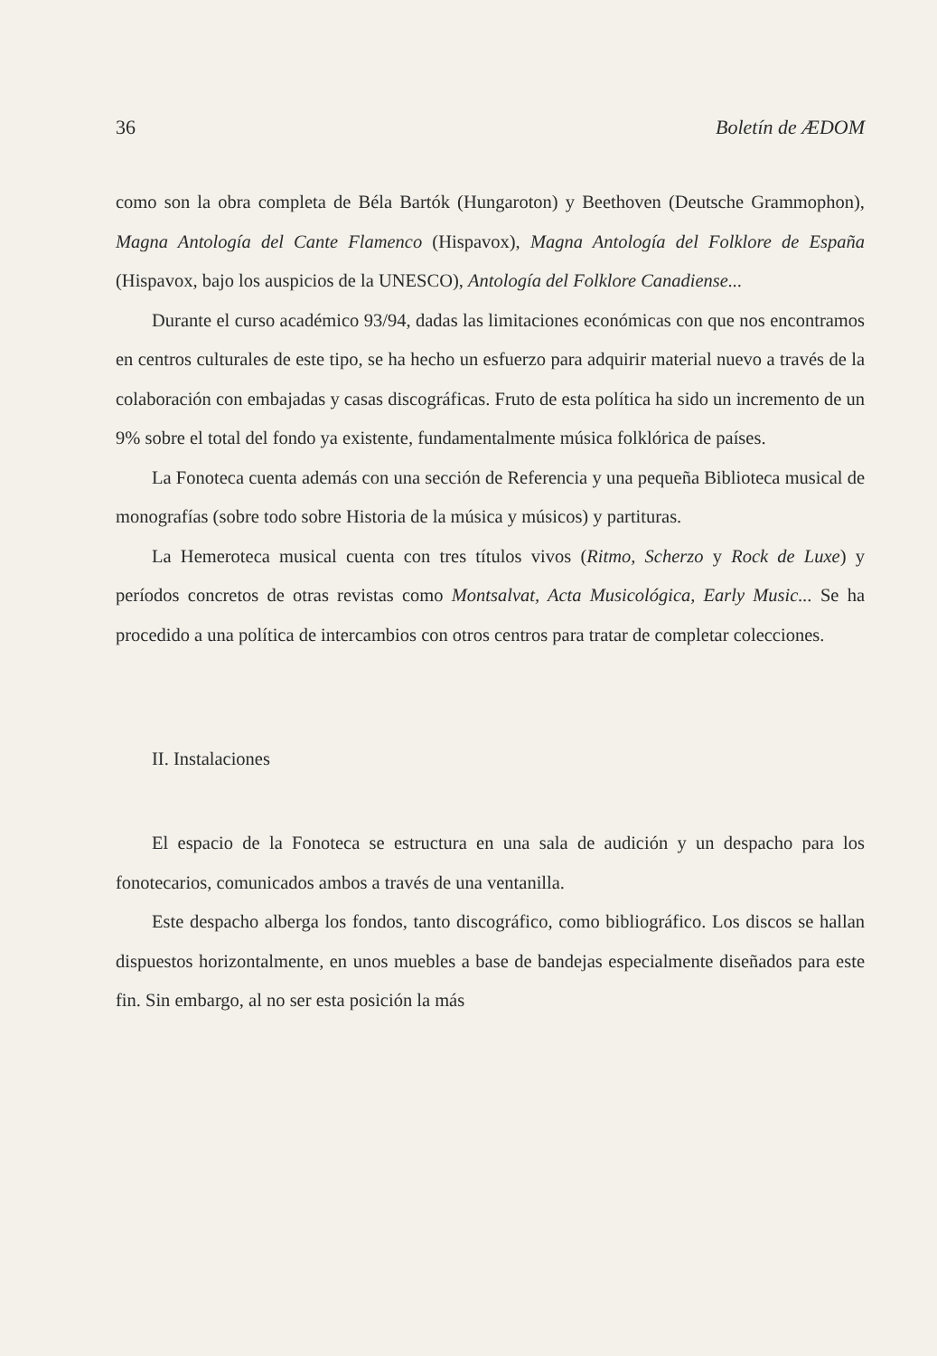36 Boletín de ÆDOM
como son la obra completa de Béla Bartók (Hungaroton) y Beethoven (Deutsche Grammophon), Magna Antología del Cante Flamenco (Hispavox), Magna Antología del Folklore de España (Hispavox, bajo los auspicios de la UNESCO), Antología del Folklore Canadiense...
Durante el curso académico 93/94, dadas las limitaciones económicas con que nos encontramos en centros culturales de este tipo, se ha hecho un esfuerzo para adquirir material nuevo a través de la colaboración con embajadas y casas discográficas. Fruto de esta política ha sido un incremento de un 9% sobre el total del fondo ya existente, fundamentalmente música folklórica de países.
La Fonoteca cuenta además con una sección de Referencia y una pequeña Biblioteca musical de monografías (sobre todo sobre Historia de la música y músicos) y partituras.
La Hemeroteca musical cuenta con tres títulos vivos (Ritmo, Scherzo y Rock de Luxe) y períodos concretos de otras revistas como Montsalvat, Acta Musicológica, Early Music... Se ha procedido a una política de intercambios con otros centros para tratar de completar colecciones.
II. Instalaciones
El espacio de la Fonoteca se estructura en una sala de audición y un despacho para los fonotecarios, comunicados ambos a través de una ventanilla.
Este despacho alberga los fondos, tanto discográfico, como bibliográfico. Los discos se hallan dispuestos horizontalmente, en unos muebles a base de bandejas especialmente diseñados para este fin. Sin embargo, al no ser esta posición la más